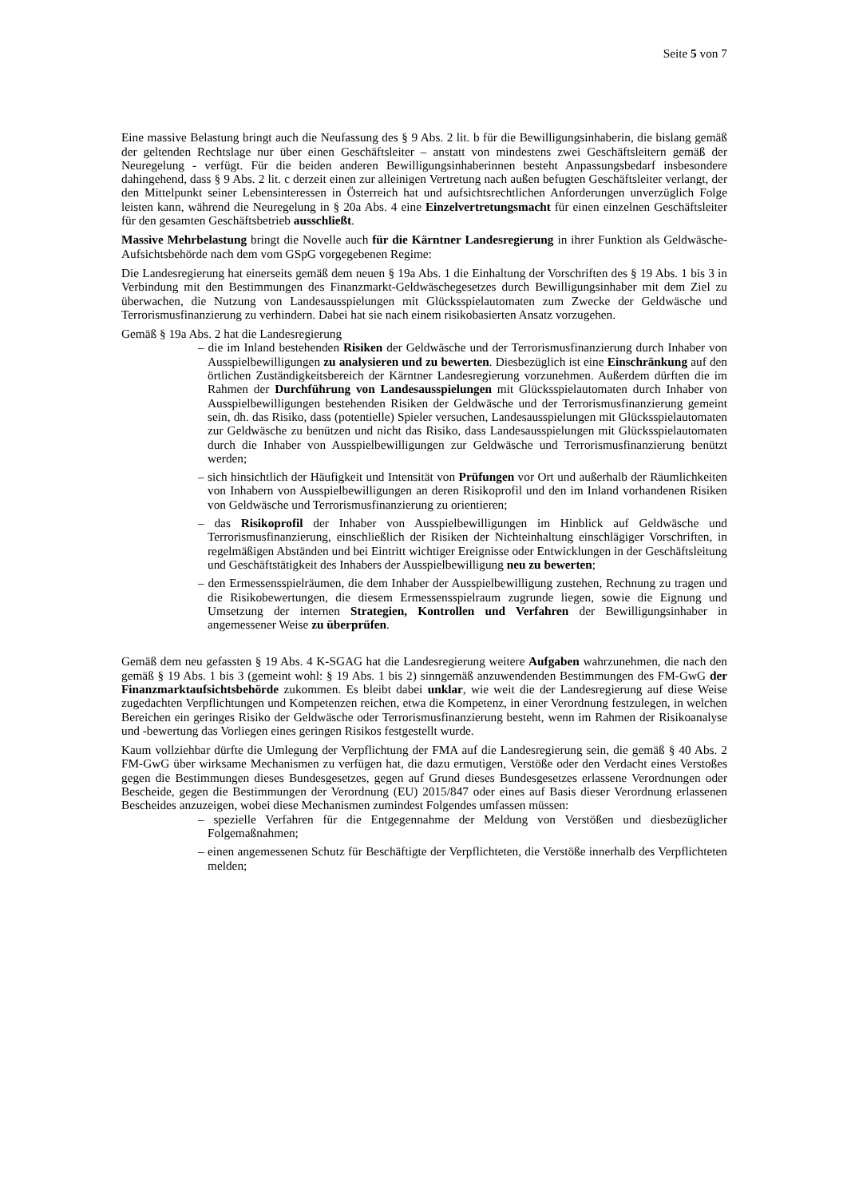Seite 5 von 7
Eine massive Belastung bringt auch die Neufassung des § 9 Abs. 2 lit. b für die Bewilligungsinhaberin, die bislang gemäß der geltenden Rechtslage nur über einen Geschäftsleiter – anstatt von mindestens zwei Geschäftsleitern gemäß der Neuregelung - verfügt. Für die beiden anderen Bewilligungsinhaberinnen besteht Anpassungsbedarf insbesondere dahingehend, dass § 9 Abs. 2 lit. c derzeit einen zur alleinigen Vertretung nach außen befugten Geschäftsleiter verlangt, der den Mittelpunkt seiner Lebensinteressen in Österreich hat und aufsichtsrechtlichen Anforderungen unverzüglich Folge leisten kann, während die Neuregelung in § 20a Abs. 4 eine Einzelvertretungsmacht für einen einzelnen Geschäftsleiter für den gesamten Geschäftsbetrieb ausschließt.
Massive Mehrbelastung bringt die Novelle auch für die Kärntner Landesregierung in ihrer Funktion als Geldwäsche-Aufsichtsbehörde nach dem vom GSpG vorgegebenen Regime:
Die Landesregierung hat einerseits gemäß dem neuen § 19a Abs. 1 die Einhaltung der Vorschriften des § 19 Abs. 1 bis 3 in Verbindung mit den Bestimmungen des Finanzmarkt-Geldwäschegesetzes durch Bewilligungsinhaber mit dem Ziel zu überwachen, die Nutzung von Landesausspielungen mit Glücksspielautomaten zum Zwecke der Geldwäsche und Terrorismusfinanzierung zu verhindern. Dabei hat sie nach einem risikobasierten Ansatz vorzugehen.
Gemäß § 19a Abs. 2 hat die Landesregierung
– die im Inland bestehenden Risiken der Geldwäsche und der Terrorismusfinanzierung durch Inhaber von Ausspielbewilligungen zu analysieren und zu bewerten. Diesbezüglich ist eine Einschränkung auf den örtlichen Zuständigkeitsbereich der Kärntner Landesregierung vorzunehmen. Außerdem dürften die im Rahmen der Durchführung von Landesausspielungen mit Glücksspielautomaten durch Inhaber von Ausspielbewilligungen bestehenden Risiken der Geldwäsche und der Terrorismusfinanzierung gemeint sein, dh. das Risiko, dass (potentielle) Spieler versuchen, Landesausspielungen mit Glücksspielautomaten zur Geldwäsche zu benützen und nicht das Risiko, dass Landesausspielungen mit Glücksspielautomaten durch die Inhaber von Ausspielbewilligungen zur Geldwäsche und Terrorismusfinanzierung benützt werden;
– sich hinsichtlich der Häufigkeit und Intensität von Prüfungen vor Ort und außerhalb der Räumlichkeiten von Inhabern von Ausspielbewilligungen an deren Risikoprofil und den im Inland vorhandenen Risiken von Geldwäsche und Terrorismusfinanzierung zu orientieren;
– das Risikoprofil der Inhaber von Ausspielbewilligungen im Hinblick auf Geldwäsche und Terrorismusfinanzierung, einschließlich der Risiken der Nichteinhaltung einschlägiger Vorschriften, in regelmäßigen Abständen und bei Eintritt wichtiger Ereignisse oder Entwicklungen in der Geschäftsleitung und Geschäftstätigkeit des Inhabers der Ausspielbewilligung neu zu bewerten;
– den Ermessensspielräumen, die dem Inhaber der Ausspielbewilligung zustehen, Rechnung zu tragen und die Risikobewertungen, die diesem Ermessensspielraum zugrunde liegen, sowie die Eignung und Umsetzung der internen Strategien, Kontrollen und Verfahren der Bewilligungsinhaber in angemessener Weise zu überprüfen.
Gemäß dem neu gefassten § 19 Abs. 4 K-SGAG hat die Landesregierung weitere Aufgaben wahrzunehmen, die nach den gemäß § 19 Abs. 1 bis 3 (gemeint wohl: § 19 Abs. 1 bis 2) sinngemäß anzuwendenden Bestimmungen des FM-GwG der Finanzmarktaufsichtsbehörde zukommen. Es bleibt dabei unklar, wie weit die der Landesregierung auf diese Weise zugedachten Verpflichtungen und Kompetenzen reichen, etwa die Kompetenz, in einer Verordnung festzulegen, in welchen Bereichen ein geringes Risiko der Geldwäsche oder Terrorismusfinanzierung besteht, wenn im Rahmen der Risikoanalyse und -bewertung das Vorliegen eines geringen Risikos festgestellt wurde.
Kaum vollziehbar dürfte die Umlegung der Verpflichtung der FMA auf die Landesregierung sein, die gemäß § 40 Abs. 2 FM-GwG über wirksame Mechanismen zu verfügen hat, die dazu ermutigen, Verstöße oder den Verdacht eines Verstoßes gegen die Bestimmungen dieses Bundesgesetzes, gegen auf Grund dieses Bundesgesetzes erlassene Verordnungen oder Bescheide, gegen die Bestimmungen der Verordnung (EU) 2015/847 oder eines auf Basis dieser Verordnung erlassenen Bescheides anzuzeigen, wobei diese Mechanismen zumindest Folgendes umfassen müssen:
– spezielle Verfahren für die Entgegennahme der Meldung von Verstößen und diesbezüglicher Folgemaßnahmen;
– einen angemessenen Schutz für Beschäftigte der Verpflichteten, die Verstöße innerhalb des Verpflichteten melden;